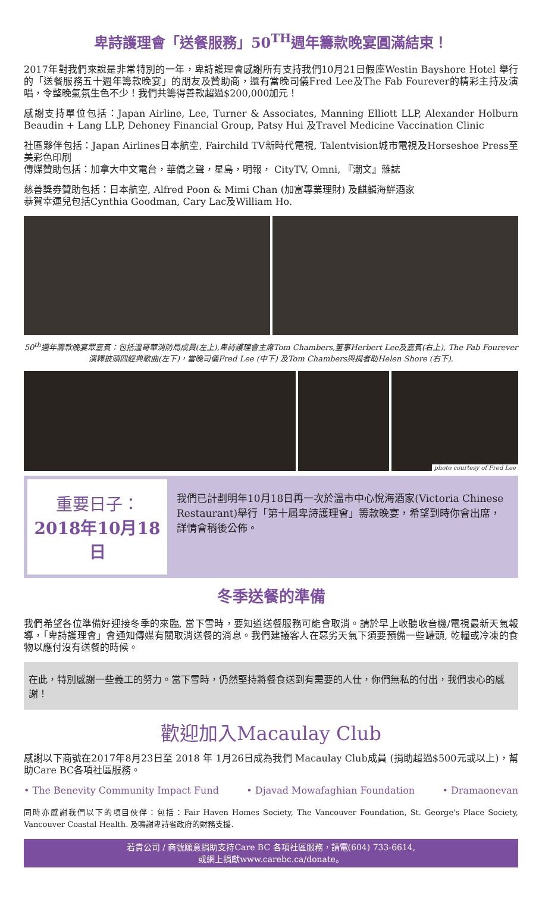卑詩護理會「送餐服務」50<sup>TH</sup>週年籌款晚宴圓滿結束！
2017年對我們來說是非常特別的一年，卑詩護理會感謝所有支持我們10月21日假座Westin Bayshore Hotel 舉行的「送餐服務五十週年籌款晚宴」的朋友及贊助商，還有當晚司儀Fred Lee及The Fab Fourever的精彩主持及演唱，令整晚氣氛生色不少！我們共籌得善款超過$200,000加元！
感謝支持單位包括：Japan Airline, Lee, Turner & Associates, Manning Elliott LLP, Alexander Holburn Beaudin + Lang LLP, Dehoney Financial Group, Patsy Hui 及Travel Medicine Vaccination Clinic
社區夥伴包括：Japan Airlines日本航空, Fairchild TV新時代電視, Talentvision城市電視及Horseshoe Press至美彩色印刷
傳媒贊助包括：加拿大中文電台，華僑之聲，星島，明報， CityTV, Omni, 『潮文』雜誌
慈善獎券贊助包括：日本航空, Alfred Poon & Mimi Chan (加富專業理財) 及麒麟海鮮酒家
恭賀幸運兒包括Cynthia Goodman, Cary Lac及William Ho.
50<sup>th</sup>週年籌款晚宴眾嘉賓：包括溫哥華消防局成員(左上),卑詩護理會主席Tom Chambers,董事Herbert Lee及嘉賓(右上), The Fab Fourever 演釋披頭四經典歌曲(左下)，當晚司儀Fred Lee (中下) 及Tom Chambers與捐者助Helen Shore (右下).
photo courtesy of Fred Lee
重要日子：
2018年10月18日
我們已計劃明年10月18日再一次於溫市中心悅海酒家(Victoria Chinese Restaurant)舉行「第十屆卑詩護理會」籌款晚宴，希望到時你會出席，詳情會稍後公佈。
冬季送餐的準備
我們希望各位準備好迎接冬季的來臨, 當下雪時，要知道送餐服務可能會取消。請於早上收聽收音機/電視最新天氣報導，「卑詩護理會」會通知傳媒有關取消送餐的消息。我們建議客人在惡劣天氣下須要預備一些罐頭, 乾糧或冷凍的食物以應付沒有送餐的時候。
在此，特別感謝一些義工的努力。當下雪時，仍然堅持將餐食送到有需要的人仕，你們無私的付出，我們衷心的感謝！
歡迎加入Macaulay Club
感謝以下商號在2017年8月23日至 2018 年 1月26日成為我們 Macaulay Club成員 (捐助超過$500元或以上)，幫助Care BC各項社區服務。
• The Benevity Community Impact Fund
• Djavad Mowafaghian Foundation
• Dramaonevan
同時亦感謝我們以下的項目伙伴：包括：Fair Haven Homes Society, The Vancouver Foundation, St. George's Place Society, Vancouver Coastal Health. 及鳴謝卑詩省政府的財務支援.
若貴公司 / 商號願意捐助支持Care BC 各項社區服務，請電(604) 733-6614,
或網上捐獻www.carebc.ca/donate。